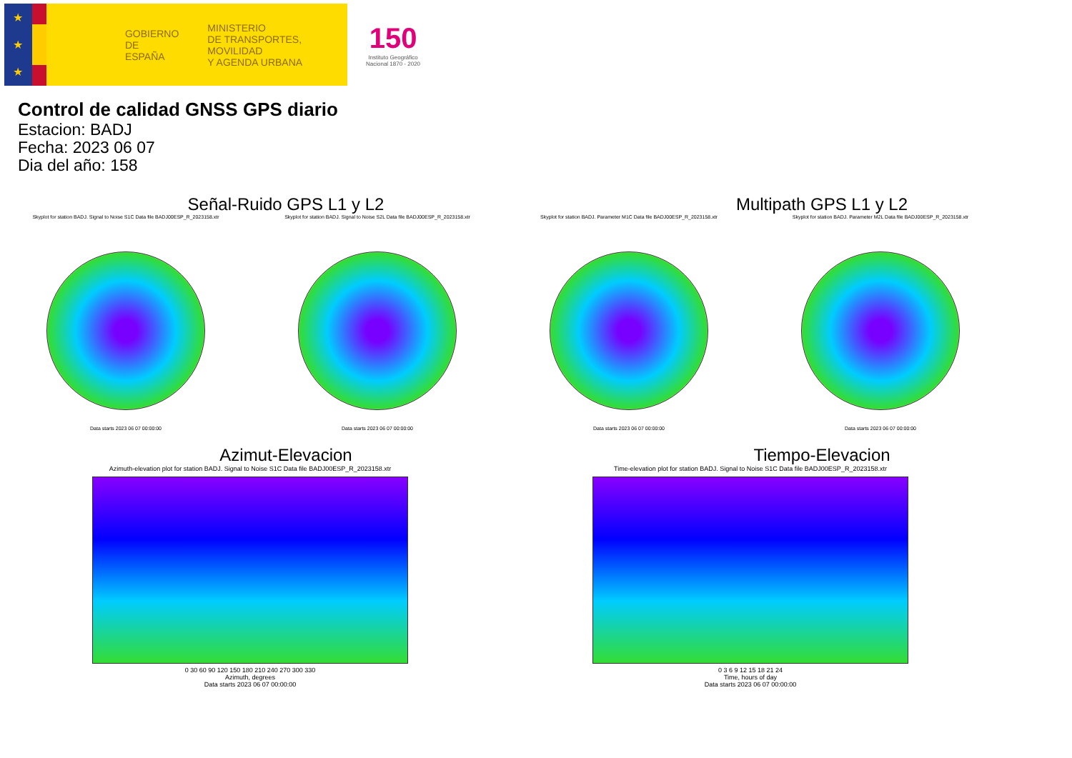★
★
★
GOBIERNO
DE ESPAÑA
MINISTERIO
DE TRANSPORTES, MOVILIDAD
Y AGENDA URBANA
150
Instituto Geográfico
Nacional 1870 - 2020
Control de calidad GNSS GPS diario
Estacion: BADJ
Fecha: 2023 06 07
Dia del año: 158
Señal-Ruido GPS L1 y L2 Multipath GPS L1 y L2
Skyplot for station BADJ. Signal to Noise S1C Data file BADJ00ESP_R_2023158.xtr
Data starts 2023 06 07 00:00:00
Skyplot for station BADJ. Signal to Noise S2L Data file BADJ00ESP_R_2023158.xtr
Data starts 2023 06 07 00:00:00
Skyplot for station BADJ. Parameter M1C Data file BADJ00ESP_R_2023158.xtr
Data starts 2023 06 07 00:00:00
Skyplot for station BADJ. Parameter M2L Data file BADJ00ESP_R_2023158.xtr
Data starts 2023 06 07 00:00:00
Azimut-Elevacion Tiempo-Elevacion
Azimuth-elevation plot for station BADJ. Signal to Noise S1C Data file BADJ00ESP_R_2023158.xtr
0 30 60 90 120 150 180 210 240 270 300 330
Azimuth, degrees
Data starts 2023 06 07 00:00:00
Time-elevation plot for station BADJ. Signal to Noise S1C Data file BADJ00ESP_R_2023158.xtr
0 3 6 9 12 15 18 21 24
Time, hours of day
Data starts 2023 06 07 00:00:00